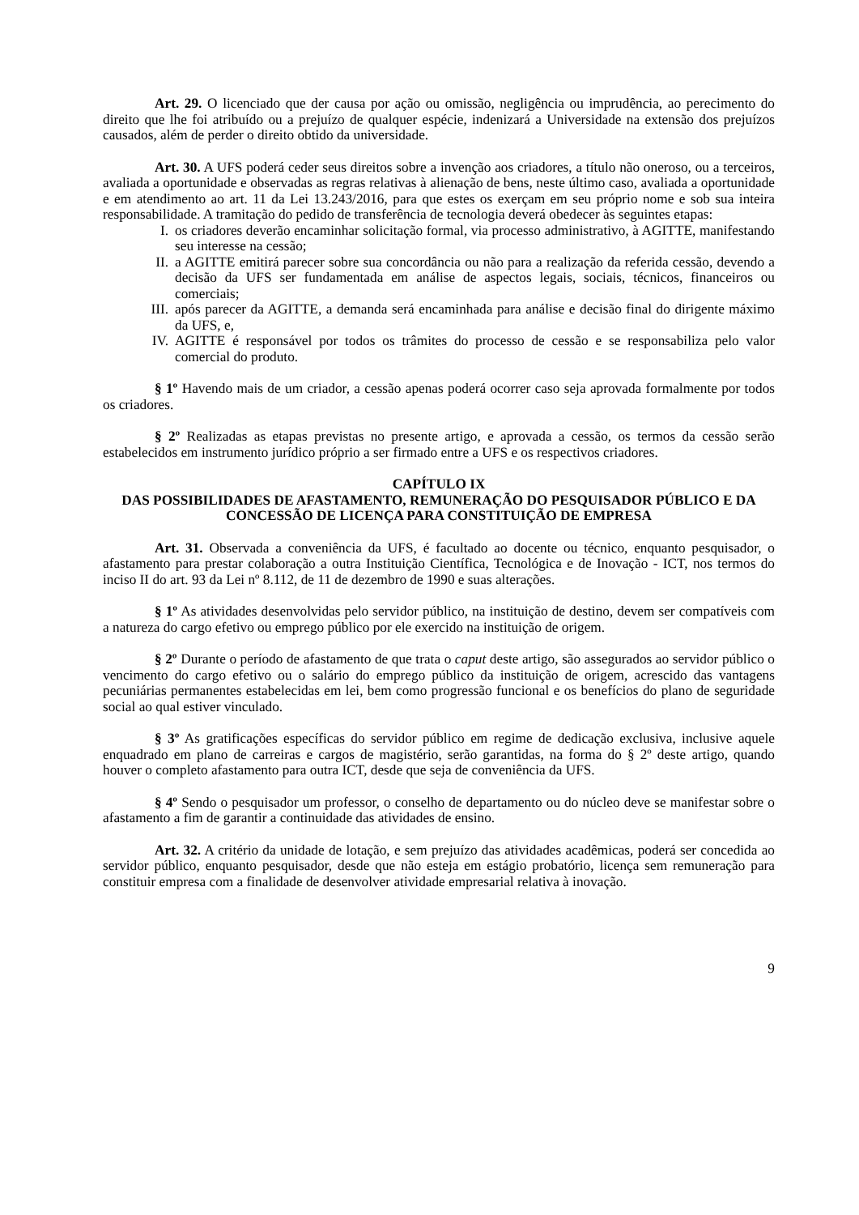Art. 29. O licenciado que der causa por ação ou omissão, negligência ou imprudência, ao perecimento do direito que lhe foi atribuído ou a prejuízo de qualquer espécie, indenizará a Universidade na extensão dos prejuízos causados, além de perder o direito obtido da universidade.
Art. 30. A UFS poderá ceder seus direitos sobre a invenção aos criadores, a título não oneroso, ou a terceiros, avaliada a oportunidade e observadas as regras relativas à alienação de bens, neste último caso, avaliada a oportunidade e em atendimento ao art. 11 da Lei 13.243/2016, para que estes os exerçam em seu próprio nome e sob sua inteira responsabilidade. A tramitação do pedido de transferência de tecnologia deverá obedecer às seguintes etapas:
I. os criadores deverão encaminhar solicitação formal, via processo administrativo, à AGITTE, manifestando seu interesse na cessão;
II. a AGITTE emitirá parecer sobre sua concordância ou não para a realização da referida cessão, devendo a decisão da UFS ser fundamentada em análise de aspectos legais, sociais, técnicos, financeiros ou comerciais;
III. após parecer da AGITTE, a demanda será encaminhada para análise e decisão final do dirigente máximo da UFS, e,
IV. AGITTE é responsável por todos os trâmites do processo de cessão e se responsabiliza pelo valor comercial do produto.
§ 1º Havendo mais de um criador, a cessão apenas poderá ocorrer caso seja aprovada formalmente por todos os criadores.
§ 2º Realizadas as etapas previstas no presente artigo, e aprovada a cessão, os termos da cessão serão estabelecidos em instrumento jurídico próprio a ser firmado entre a UFS e os respectivos criadores.
CAPÍTULO IX
DAS POSSIBILIDADES DE AFASTAMENTO, REMUNERAÇÃO DO PESQUISADOR PÚBLICO E DA CONCESSÃO DE LICENÇA PARA CONSTITUIÇÃO DE EMPRESA
Art. 31. Observada a conveniência da UFS, é facultado ao docente ou técnico, enquanto pesquisador, o afastamento para prestar colaboração a outra Instituição Científica, Tecnológica e de Inovação - ICT, nos termos do inciso II do art. 93 da Lei nº 8.112, de 11 de dezembro de 1990 e suas alterações.
§ 1º As atividades desenvolvidas pelo servidor público, na instituição de destino, devem ser compatíveis com a natureza do cargo efetivo ou emprego público por ele exercido na instituição de origem.
§ 2º Durante o período de afastamento de que trata o caput deste artigo, são assegurados ao servidor público o vencimento do cargo efetivo ou o salário do emprego público da instituição de origem, acrescido das vantagens pecuniárias permanentes estabelecidas em lei, bem como progressão funcional e os benefícios do plano de seguridade social ao qual estiver vinculado.
§ 3º As gratificações específicas do servidor público em regime de dedicação exclusiva, inclusive aquele enquadrado em plano de carreiras e cargos de magistério, serão garantidas, na forma do § 2º deste artigo, quando houver o completo afastamento para outra ICT, desde que seja de conveniência da UFS.
§ 4º Sendo o pesquisador um professor, o conselho de departamento ou do núcleo deve se manifestar sobre o afastamento a fim de garantir a continuidade das atividades de ensino.
Art. 32. A critério da unidade de lotação, e sem prejuízo das atividades acadêmicas, poderá ser concedida ao servidor público, enquanto pesquisador, desde que não esteja em estágio probatório, licença sem remuneração para constituir empresa com a finalidade de desenvolver atividade empresarial relativa à inovação.
9